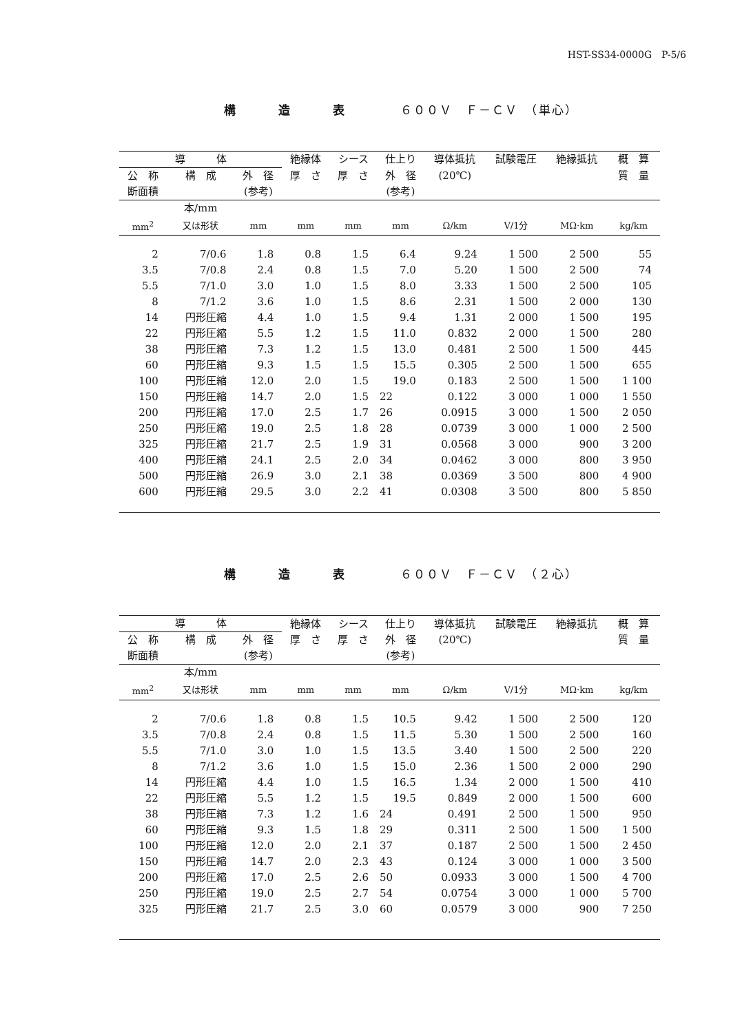HST-SS34-0000G　P-5/6
構 造 表　６００Ｖ　Ｆ－ＣＶ　（単心）
| 導 体 | | | 絶縁体 | シース | 仕上り | 導体抵抗 | 試験電圧 | 絶縁抵抗 | 概 算 |
| --- | --- | --- | --- | --- | --- | --- | --- | --- | --- |
| 公 称 | 構 成 | 外 径 | 厚 さ | 厚 さ | 外 径 | (20℃) | | | 質 量 |
| 断面積 | | (参考) | | | (参考) | | | | |
| | 本/mm | | | | | | | | |
| mm<sup>2</sup> | 又は形状 | mm | mm | mm | mm | Ω/km | V/1分 | MΩ·km | kg/km |
| 2 | 7/0.6 | 1.8 | 0.8 | 1.5 | 6.4 | 9.24 | 1 500 | 2 500 | 55 |
| 3.5 | 7/0.8 | 2.4 | 0.8 | 1.5 | 7.0 | 5.20 | 1 500 | 2 500 | 74 |
| 5.5 | 7/1.0 | 3.0 | 1.0 | 1.5 | 8.0 | 3.33 | 1 500 | 2 500 | 105 |
| 8 | 7/1.2 | 3.6 | 1.0 | 1.5 | 8.6 | 2.31 | 1 500 | 2 000 | 130 |
| 14 | 円形圧縮 | 4.4 | 1.0 | 1.5 | 9.4 | 1.31 | 2 000 | 1 500 | 195 |
| 22 | 円形圧縮 | 5.5 | 1.2 | 1.5 | 11.0 | 0.832 | 2 000 | 1 500 | 280 |
| 38 | 円形圧縮 | 7.3 | 1.2 | 1.5 | 13.0 | 0.481 | 2 500 | 1 500 | 445 |
| 60 | 円形圧縮 | 9.3 | 1.5 | 1.5 | 15.5 | 0.305 | 2 500 | 1 500 | 655 |
| 100 | 円形圧縮 | 12.0 | 2.0 | 1.5 | 19.0 | 0.183 | 2 500 | 1 500 | 1 100 |
| 150 | 円形圧縮 | 14.7 | 2.0 | 1.5 | 22 | 0.122 | 3 000 | 1 000 | 1 550 |
| 200 | 円形圧縮 | 17.0 | 2.5 | 1.7 | 26 | 0.0915 | 3 000 | 1 500 | 2 050 |
| 250 | 円形圧縮 | 19.0 | 2.5 | 1.8 | 28 | 0.0739 | 3 000 | 1 000 | 2 500 |
| 325 | 円形圧縮 | 21.7 | 2.5 | 1.9 | 31 | 0.0568 | 3 000 | 900 | 3 200 |
| 400 | 円形圧縮 | 24.1 | 2.5 | 2.0 | 34 | 0.0462 | 3 000 | 800 | 3 950 |
| 500 | 円形圧縮 | 26.9 | 3.0 | 2.1 | 38 | 0.0369 | 3 500 | 800 | 4 900 |
| 600 | 円形圧縮 | 29.5 | 3.0 | 2.2 | 41 | 0.0308 | 3 500 | 800 | 5 850 |
構 造 表　６００Ｖ　Ｆ－ＣＶ　（２心）
| 導 体 | | | 絶縁体 | シース | 仕上り | 導体抵抗 | 試験電圧 | 絶縁抵抗 | 概 算 |
| --- | --- | --- | --- | --- | --- | --- | --- | --- | --- |
| 公 称 | 構 成 | 外 径 | 厚 さ | 厚 さ | 外 径 | (20℃) | | | 質 量 |
| 断面積 | | (参考) | | | (参考) | | | | |
| | 本/mm | | | | | | | | |
| mm<sup>2</sup> | 又は形状 | mm | mm | mm | mm | Ω/km | V/1分 | MΩ·km | kg/km |
| 2 | 7/0.6 | 1.8 | 0.8 | 1.5 | 10.5 | 9.42 | 1 500 | 2 500 | 120 |
| 3.5 | 7/0.8 | 2.4 | 0.8 | 1.5 | 11.5 | 5.30 | 1 500 | 2 500 | 160 |
| 5.5 | 7/1.0 | 3.0 | 1.0 | 1.5 | 13.5 | 3.40 | 1 500 | 2 500 | 220 |
| 8 | 7/1.2 | 3.6 | 1.0 | 1.5 | 15.0 | 2.36 | 1 500 | 2 000 | 290 |
| 14 | 円形圧縮 | 4.4 | 1.0 | 1.5 | 16.5 | 1.34 | 2 000 | 1 500 | 410 |
| 22 | 円形圧縮 | 5.5 | 1.2 | 1.5 | 19.5 | 0.849 | 2 000 | 1 500 | 600 |
| 38 | 円形圧縮 | 7.3 | 1.2 | 1.6 | 24 | 0.491 | 2 500 | 1 500 | 950 |
| 60 | 円形圧縮 | 9.3 | 1.5 | 1.8 | 29 | 0.311 | 2 500 | 1 500 | 1 500 |
| 100 | 円形圧縮 | 12.0 | 2.0 | 2.1 | 37 | 0.187 | 2 500 | 1 500 | 2 450 |
| 150 | 円形圧縮 | 14.7 | 2.0 | 2.3 | 43 | 0.124 | 3 000 | 1 000 | 3 500 |
| 200 | 円形圧縮 | 17.0 | 2.5 | 2.6 | 50 | 0.0933 | 3 000 | 1 500 | 4 700 |
| 250 | 円形圧縮 | 19.0 | 2.5 | 2.7 | 54 | 0.0754 | 3 000 | 1 000 | 5 700 |
| 325 | 円形圧縮 | 21.7 | 2.5 | 3.0 | 60 | 0.0579 | 3 000 | 900 | 7 250 |